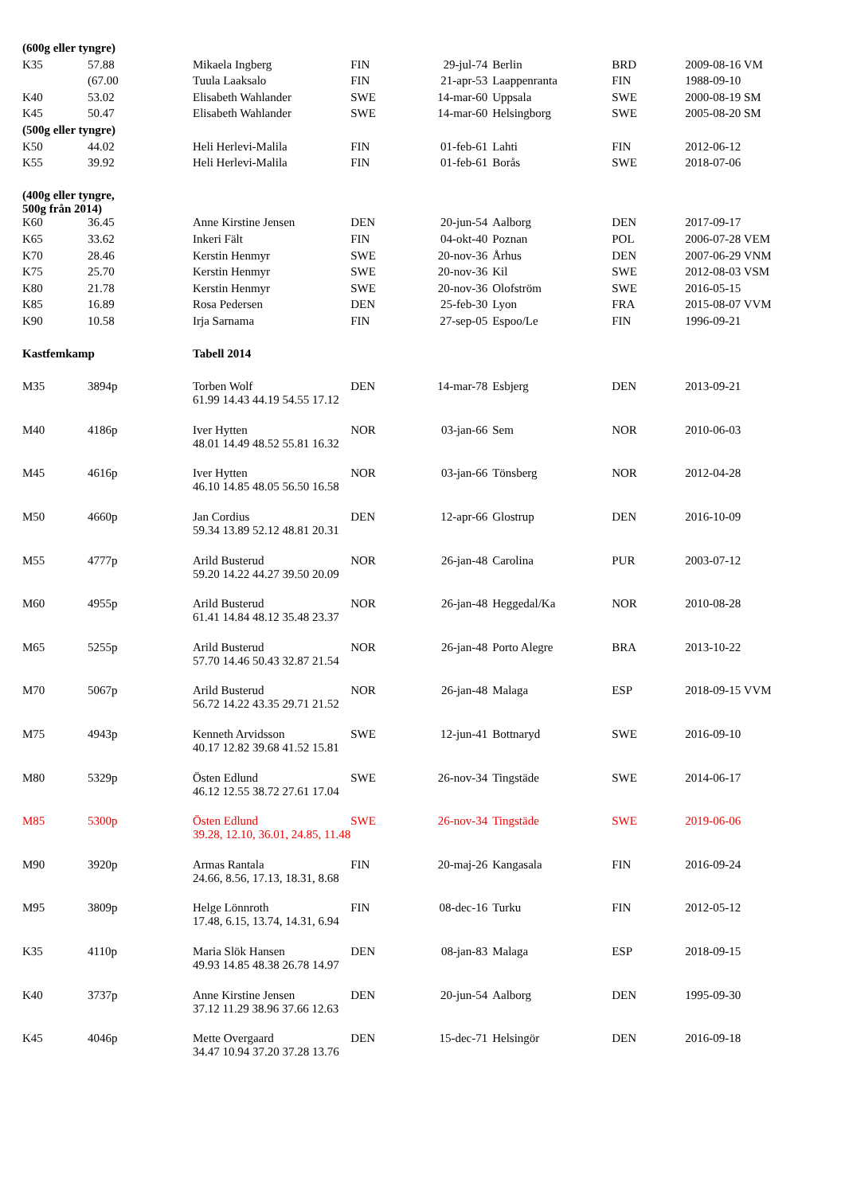| (600g eller tyngre) | | | | | | | |
| K35 | 57.88 | Mikaela Ingberg | FIN | 29-jul-74 | Berlin | BRD | 2009-08-16 VM |
| | (67.00 | Tuula Laaksalo | FIN | 21-apr-53 | Laappenranta | FIN | 1988-09-10 |
| K40 | 53.02 | Elisabeth Wahlander | SWE | 14-mar-60 | Uppsala | SWE | 2000-08-19 SM |
| K45 | 50.47 | Elisabeth Wahlander | SWE | 14-mar-60 | Helsingborg | SWE | 2005-08-20 SM |
| (500g eller tyngre) | | | | | | | |
| K50 | 44.02 | Heli Herlevi-Malila | FIN | 01-feb-61 | Lahti | FIN | 2012-06-12 |
| K55 | 39.92 | Heli Herlevi-Malila | FIN | 01-feb-61 | Borås | SWE | 2018-07-06 |
| (400g eller tyngre, 500g från 2014) | | | | | | | |
| K60 | 36.45 | Anne Kirstine Jensen | DEN | 20-jun-54 | Aalborg | DEN | 2017-09-17 |
| K65 | 33.62 | Inkeri Fält | FIN | 04-okt-40 | Poznan | POL | 2006-07-28 VEM |
| K70 | 28.46 | Kerstin Henmyr | SWE | 20-nov-36 | Århus | DEN | 2007-06-29 VNM |
| K75 | 25.70 | Kerstin Henmyr | SWE | 20-nov-36 | Kil | SWE | 2012-08-03 VSM |
| K80 | 21.78 | Kerstin Henmyr | SWE | 20-nov-36 | Olofström | SWE | 2016-05-15 |
| K85 | 16.89 | Rosa Pedersen | DEN | 25-feb-30 | Lyon | FRA | 2015-08-07 VVM |
| K90 | 10.58 | Irja Sarnama | FIN | 27-sep-05 | Espoo/Le | FIN | 1996-09-21 |
| Kastfemkamp | | Tabell 2014 | | | | | |
| M35 | 3894p | Torben Wolf 61.99 14.43 44.19 54.55 17.12 | DEN | 14-mar-78 | Esbjerg | DEN | 2013-09-21 |
| M40 | 4186p | Iver Hytten 48.01 14.49 48.52 55.81 16.32 | NOR | 03-jan-66 | Sem | NOR | 2010-06-03 |
| M45 | 4616p | Iver Hytten 46.10 14.85 48.05 56.50 16.58 | NOR | 03-jan-66 | Tönsberg | NOR | 2012-04-28 |
| M50 | 4660p | Jan Cordius 59.34 13.89 52.12 48.81 20.31 | DEN | 12-apr-66 | Glostrup | DEN | 2016-10-09 |
| M55 | 4777p | Arild Busterud 59.20 14.22 44.27 39.50 20.09 | NOR | 26-jan-48 | Carolina | PUR | 2003-07-12 |
| M60 | 4955p | Arild Busterud 61.41 14.84 48.12 35.48 23.37 | NOR | 26-jan-48 | Heggedal/Ka | NOR | 2010-08-28 |
| M65 | 5255p | Arild Busterud 57.70 14.46 50.43 32.87 21.54 | NOR | 26-jan-48 | Porto Alegre | BRA | 2013-10-22 |
| M70 | 5067p | Arild Busterud 56.72 14.22 43.35 29.71 21.52 | NOR | 26-jan-48 | Malaga | ESP | 2018-09-15 VVM |
| M75 | 4943p | Kenneth Arvidsson 40.17 12.82 39.68 41.52 15.81 | SWE | 12-jun-41 | Bottnaryd | SWE | 2016-09-10 |
| M80 | 5329p | Östen Edlund 46.12 12.55 38.72 27.61 17.04 | SWE | 26-nov-34 | Tingstäde | SWE | 2014-06-17 |
| M85 | 5300p | Östen Edlund 39.28, 12.10, 36.01, 24.85, 11.48 | SWE | 26-nov-34 | Tingstäde | SWE | 2019-06-06 |
| M90 | 3920p | Armas Rantala 24.66, 8.56, 17.13, 18.31, 8.68 | FIN | 20-maj-26 | Kangasala | FIN | 2016-09-24 |
| M95 | 3809p | Helge Lönnroth 17.48, 6.15, 13.74, 14.31, 6.94 | FIN | 08-dec-16 | Turku | FIN | 2012-05-12 |
| K35 | 4110p | Maria Slök Hansen 49.93 14.85 48.38 26.78 14.97 | DEN | 08-jan-83 | Malaga | ESP | 2018-09-15 |
| K40 | 3737p | Anne Kirstine Jensen 37.12 11.29 38.96 37.66 12.63 | DEN | 20-jun-54 | Aalborg | DEN | 1995-09-30 |
| K45 | 4046p | Mette Overgaard 34.47 10.94 37.20 37.28 13.76 | DEN | 15-dec-71 | Helsingör | DEN | 2016-09-18 |